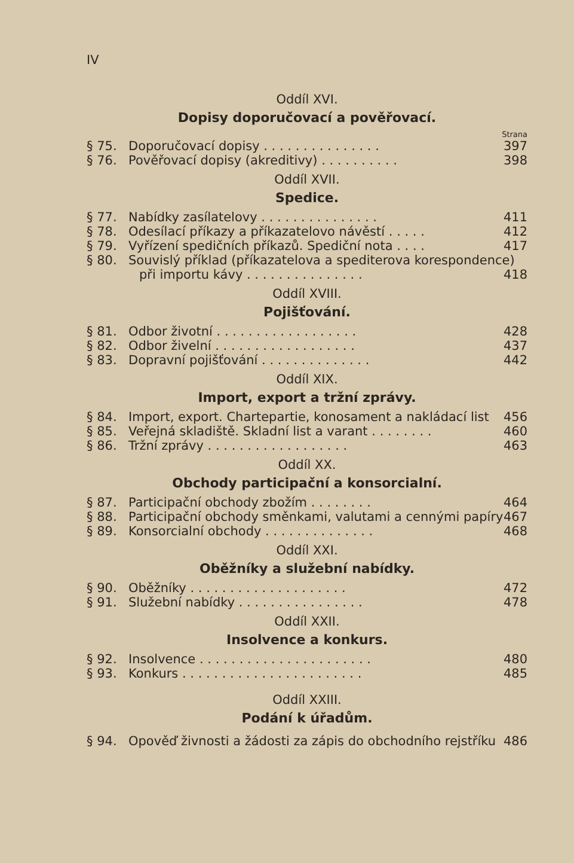IV
Oddíl XVI.
Dopisy doporučovací a pověřovací.
Strana
§ 75. Doporučovací dopisy . . . . . . . . . . . . . . . 397
§ 76. Pověřovací dopisy (akreditivy) . . . . . . . . . . 398
Oddíl XVII.
Spedice.
§ 77. Nabídky zasílatelovy . . . . . . . . . . . . . . . 411
§ 78. Odesílací příkazy a příkazatelovo návěstí . . . . . 412
§ 79. Vyřízení spedičních příkazů. Spediční nota . . . . 417
§ 80. Souvislý příklad (příkazatelova a spediterova korespondence)
při importu kávy . . . . . . . . . . . . . . . 418
Oddíl XVIII.
Pojišťování.
§ 81. Odbor životní . . . . . . . . . . . . . . . . . . 428
§ 82. Odbor živelní . . . . . . . . . . . . . . . . . . 437
§ 83. Dopravní pojišťování . . . . . . . . . . . . . . 442
Oddíl XIX.
Import, export a tržní zprávy.
§ 84. Import, export. Chartepartie, konosament a nakládací list 456
§ 85. Veřejná skladiště. Skladní list a varant . . . . . . . . 460
§ 86. Tržní zprávy . . . . . . . . . . . . . . . . . . 463
Oddíl XX.
Obchody participační a konsorcialní.
§ 87. Participační obchody zbožím . . . . . . . . 464
§ 88. Participační obchody směnkami, valutami a cennými papíry 467
§ 89. Konsorcialní obchody . . . . . . . . . . . . . . 468
Oddíl XXI.
Oběžníky a služební nabídky.
§ 90. Oběžníky . . . . . . . . . . . . . . . . . . . . 472
§ 91. Služební nabídky . . . . . . . . . . . . . . . . 478
Oddíl XXII.
Insolvence a konkurs.
§ 92. Insolvence . . . . . . . . . . . . . . . . . . . . . . 480
§ 93. Konkurs . . . . . . . . . . . . . . . . . . . . . . . 485
Oddíl XXIII.
Podání k úřadům.
§ 94. Opověď živnosti a žádosti za zápis do obchodního rejstříku 486